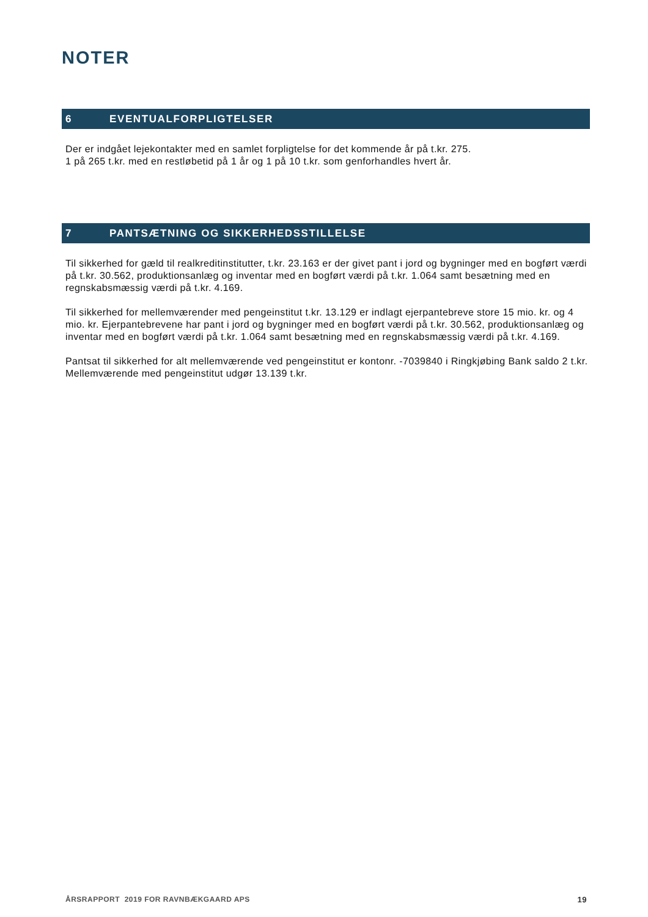NOTER
6 EVENTUALFORPLIGTELSER
Der er indgået lejekontakter med en samlet forpligtelse for det kommende år på t.kr. 275.
1 på 265 t.kr. med en restløbetid på 1 år og 1 på 10 t.kr. som genforhandles hvert år.
7 PANTSÆTNING OG SIKKERHEDSSTILLELSE
Til sikkerhed for gæld til realkreditinstitutter, t.kr. 23.163 er der givet pant i jord og bygninger med en bogført værdi på t.kr. 30.562, produktionsanlæg og inventar med en bogført værdi på t.kr. 1.064 samt besætning med en regnskabsmæssig værdi på t.kr. 4.169.
Til sikkerhed for mellemværender med pengeinstitut t.kr. 13.129 er indlagt ejerpantebreve store 15 mio. kr. og 4 mio. kr. Ejerpantebrevene har pant i jord og bygninger med en bogført værdi på t.kr. 30.562, produktionsanlæg og inventar med en bogført værdi på t.kr. 1.064 samt besætning med en regnskabsmæssig værdi på t.kr. 4.169.
Pantsat til sikkerhed for alt mellemværende ved pengeinstitut er kontonr. -7039840 i Ringkjøbing Bank saldo 2 t.kr. Mellemværende med pengeinstitut udgør 13.139 t.kr.
ÅRSRAPPORT 2019 FOR RAVNBÆKGAARD APS 19